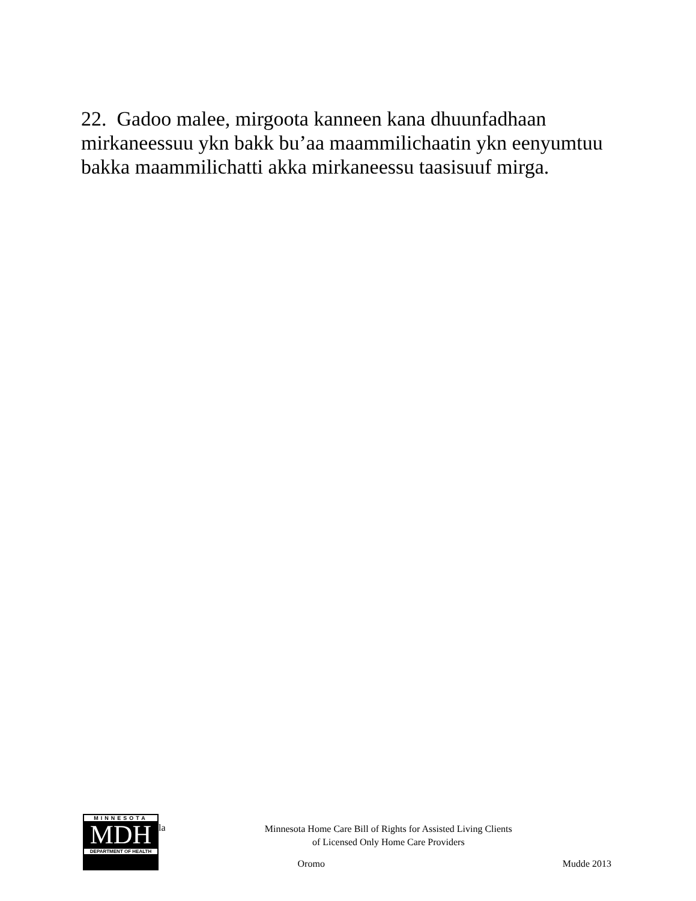22. Gadoo malee, mirgoota kanneen kana dhuunfadhaan mirkaneessuu ykn bakk bu’aa maammilichaatin ykn eenyumtuu bakka maammilichatti akka mirkaneessu taasisuuf mirga.
MINNESOTA
MDH
DEPARTMENT OF HEALTH
la
Minnesota Home Care Bill of Rights for Assisted Living Clients
of Licensed Only Home Care Providers
Oromo Mudde 2013